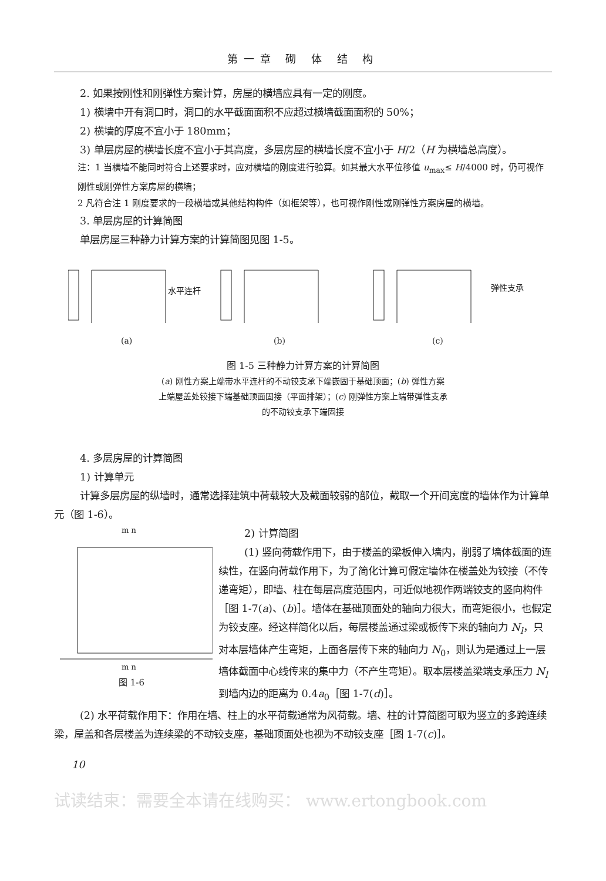第一章 砌 体 结 构
2. 如果按刚性和刚弹性方案计算，房屋的横墙应具有一定的刚度。
1) 横墙中开有洞口时，洞口的水平截面面积不应超过横墙截面面积的 50%；
2) 横墙的厚度不宜小于 180mm；
3) 单层房屋的横墙长度不宜小于其高度，多层房屋的横墙长度不宜小于 H/2（H 为横墙总高度）。
注：1 当横墙不能同时符合上述要求时，应对横墙的刚度进行验算。如其最大水平位移值 u<sub>max</sub>≤ H/4000 时，仍可视作刚性或刚弹性方案房屋的横墙；
2 凡符合注 1 刚度要求的一段横墙或其他结构构件（如框架等），也可视作刚性或刚弹性方案房屋的横墙。
3. 单层房屋的计算简图
单层房屋三种静力计算方案的计算简图见图 1-5。
水平连杆
(a)
(b)
弹性支承
(c)
图 1-5 三种静力计算方案的计算简图
(a) 刚性方案上端带水平连杆的不动铰支承下端嵌固于基础顶面；(b) 弹性方案
上端屋盖处铰接下端基础顶面固接（平面排架）；(c) 刚弹性方案上端带弹性支承
的不动铰支承下端固接
4. 多层房屋的计算简图
1) 计算单元
计算多层房屋的纵墙时，通常选择建筑中荷载较大及截面较弱的部位，截取一个开间宽度的墙体作为计算单元（图 1-6）。
m n
m n
图 1-6
2) 计算简图
(1) 竖向荷载作用下，由于楼盖的梁板伸入墙内，削弱了墙体截面的连续性，在竖向荷载作用下，为了简化计算可假定墙体在楼盖处为铰接（不传递弯矩），即墙、柱在每层高度范围内，可近似地视作两端铰支的竖向构件［图 1-7(a)、(b)］。墙体在基础顶面处的轴向力很大，而弯矩很小，也假定为铰支座。经这样简化以后，每层楼盖通过梁或板传下来的轴向力 N<sub>l</sub>，只对本层墙体产生弯矩，上面各层传下来的轴向力 N<sub>0</sub>，则认为是通过上一层墙体截面中心线传来的集中力（不产生弯矩）。取本层楼盖梁端支承压力 N<sub>l</sub> 到墙内边的距离为 0.4a<sub>0</sub>［图 1-7(d)］。
(2) 水平荷载作用下：作用在墙、柱上的水平荷载通常为风荷载。墙、柱的计算简图可取为竖立的多跨连续梁，屋盖和各层楼盖为连续梁的不动铰支座，基础顶面处也视为不动铰支座［图 1-7(c)］。
10
试读结束：需要全本请在线购买： www.ertongbook.com